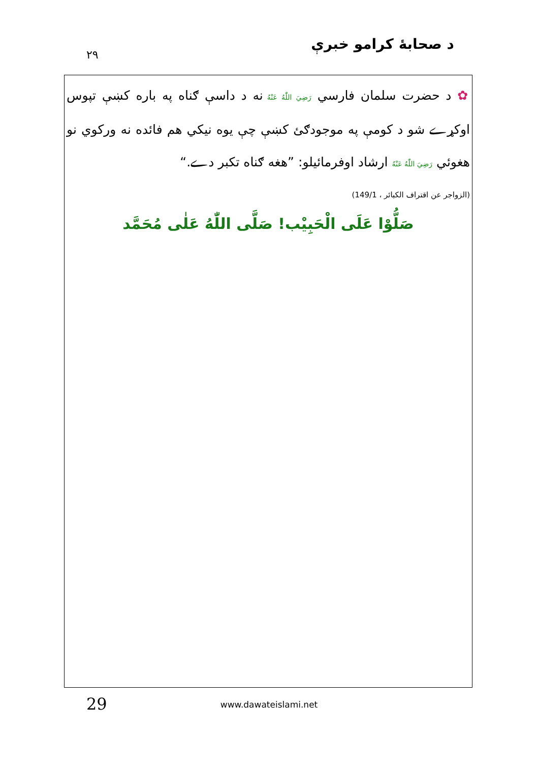د صحابهٔ کرامو خبرې ۲۹
✿ د حضرت سلمان فارسي رَضِيَ اللّٰهُ عَنْهُ نه د داسې ګناه په باره کښې تپوس اوکړے شو د کومې په موجودګئ کښې چې يوه نيکي هم فائده نه ورکوي نو هغوئي رَضِيَ اللّٰهُ عَنْهُ ارشاد اوفرمائيلو: ”هغه ګناه تکبر دے.“
(الزواجر عن اقتراف الكبائر ، 149/1)
صَلُّوْا عَلَى الْحَبِيْب! صَلَّى اللّٰهُ عَلٰى مُحَمَّد
29
www.dawateislami.net